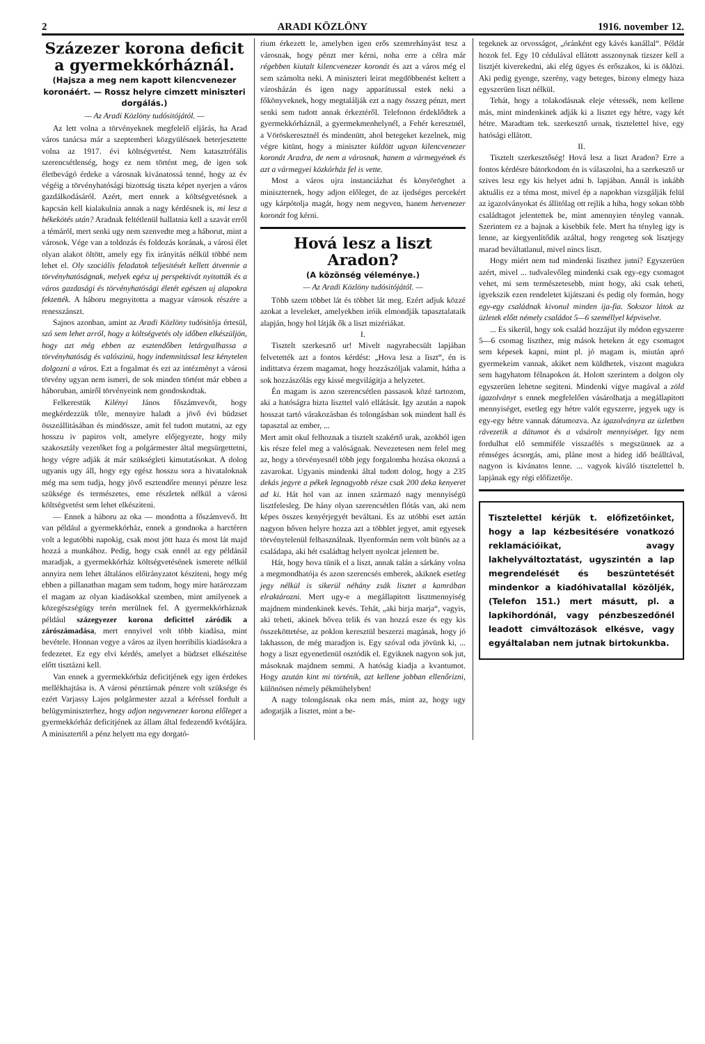2 ARADI KÖZLÖNY 1916. november 12.
Százezer korona deficit a gyermekkórháznál.
(Hajsza a meg nem kapott kilencvenezer koronáért. — Rossz helyre cimzett miniszteri dorgálás.)
— Az Aradi Közlöny tudósitójától. —
Az lett volna a törvényeknek megfelelő eljárás, ha Arad város tanácsa már a szeptemberi közgyülésnek beterjesztette volna az 1917. évi költségvetést. Nem katasztrófális szerencsétlenség, hogy ez nem történt meg, de igen sok életbevágó érdeke a városnak kivánatossá tenné, hogy az év végéig a törvényhatósági bizottság tiszta képet nyerjen a város gazdálkodásáról. Azért, mert ennek a költségvetésnek a kapcsán kell kialakulnia annak a nagy kérdésnek is, mi lesz a békekötés után? Aradnak feltétlenül hallatnia kell a szavát erről a témáról, mert senki ugy nem szenvedte meg a háborut, mint a városok. Vége van a toldozás és foldozás korának, a városi élet olyan alakot öltött, amely egy fix irányitás nélkül többé nem lehet el. Oly szociális feladatok teljesitését kellett átvennie a törvényhatóságnak, melyek egész uj perspektivát nyitották és a város gazdasági és törvényhatósági életét egészen uj alapokra fektették. A háboru megnyitotta a magyar városok részére a renesszánszt.
Sajnos azonban, amint az Aradi Közlöny tudósitója értesül, szó sem lehet arról, hogy a költségvetés oly időben elkészüljön, hogy azt még ebben az esztendőben letárgyalhassa a törvényhatóság és valószinü, hogy indemnitással lesz kénytelen dolgozni a város. Ezt a fogalmat és ezt az intézményt a városi törvény ugyan nem ismeri, de sok minden történt már ebben a háboruban, amiről törvényeink nem gondoskodtak.
Felkerestük Kilényi János főszámvevőt, hogy megkérdezzük tőle, mennyire haladt a jövő évi büdzset összeállitásában és mindössze, amit fel tudott mutatni, az egy hosszu iv papiros volt, amelyre előjegyezte, hogy mily szakosztály vezetőket fog a polgármester által megsürgettetni, hogy végre adják át már szükségleti kimutatásokat. A dolog ugyanis ugy áll, hogy egy egész hosszu sora a hivataloknak még ma sem tudja, hogy jövő esztendőre mennyi pénzre lesz szüksége és természetes, eme részletek nélkül a városi költségvetést sem lehet elkésziteni.
— Ennek a háboru az oka — mondotta a főszámvevő. Itt van például a gyermekkórház, ennek a gondnoka a harctéren volt a legutóbbi napokig, csak most jött haza és most lát majd hozzá a munkához. Pedig, hogy csak ennél az egy példánál maradjak, a gyermekkórház költségvetésének ismerete nélkül annyira nem lehet általános előirányzatot késziteni, hogy még ebben a pillanatban magam sem tudom, hogy mire határozzam el magam az olyan kiadásokkal szemben, mint amilyenek a közegészségügy terén merülnek fel. A gyermekkórháznak például százegyezer korona deficittel záródik a zárószámadása, mert ennyivel volt több kiadása, mint bevétele. Honnan vegye a város az ilyen horribilis kiadásokra a fedezetet. Ez egy elvi kérdés, amelyet a büdzset elkészitése előtt tisztázni kell.
Van ennek a gyermekkórház deficitjének egy igen érdekes mellékhajtása is. A városi pénztárnak pénzre volt szüksége és ezért Varjassy Lajos polgármester azzal a kéréssel fordult a belügyminiszterhez, hogy adjon negyvenezer korona előleget a gyermekkórház deficitjének az állam által fedezendő kvótájára. A minisztertől a pénz helyett ma egy dorgató-
rium érkezett le, amelyben igen erős szemrehányást tesz a városnak, hogy pénzt mer kérni, noha erre a célra már régebben kiutalt kilencvenezer koronát és azt a város még el sem számolta neki. A miniszteri leirat megdöbbenést keltett a városházán és igen nagy apparátussal estek neki a főkönyveknek, hogy megtalálják ezt a nagy összeg pénzt, mert senki sem tudott annak érkeztéről. Telefonon érdeklődtek a gyermekkórháznál, a gyermekmenhelynél, a Fehér keresztnél, a Vöröskeresztnél és mindenütt, ahol betegeket kezelnek, mig végre kitünt, hogy a miniszter küldött ugyan kilencvenezer koronát Aradra, de nem a városnak, hanem a vármegyének és azt a vármegyei közkórház fel is vette.
Most a város ujra instanciázhat és könyöröghet a miniszternek, hogy adjon előleget, de az ijedséges percekért ugy kárpótolja magát, hogy nem negyven, hanem hetvenezer koronát fog kérni.
Hová lesz a liszt Aradon?
(A közönség véleménye.)
— Az Aradi Közlöny tudósitójától. —
Több szem többet lát és többet lát meg. Ezért adjuk közzé azokat a leveleket, amelyekben iróik elmondják tapasztalataik alapján, hogy hol látják ők a liszt mizériákat.
I.
Tisztelt szerkesztő ur! Mivelt nagyrabecsült lapjában felvetették azt a fontos kérdést: „Hova lesz a liszt“, én is indittatva érzem magamat, hogy hozzászóljak valamit, hátha a sok hozzászólás egy kissé megvilágitja a helyzetet.
Én magam is azon szerencsétlen passasok közé tartozom, aki a hatóságra bizta liszttel való ellátását. Igy azután a napok hosszat tartó várakozásban és tolongásban sok mindent hall és tapasztal az ember, ...
Mert amit okul felhoznak a tisztelt szakértő urak, azokból igen kis része felel meg a valóságnak. Nevezetesen nem felel meg az, hogy a törvényesnél több jegy forgalomba hozása okozná a zavarokat. Ugyanis mindenki által tudott dolog, hogy a 235 dekás jegyre a pékek legnagyobb része csak 200 deka kenyeret ad ki. Hát hol van az innen származó nagy mennyiségü lisztfelesleg. De hány olyan szerencsétlen flótás van, aki nem képes összes kenyérjegyét beváltani. Es az utóbbi eset aztán nagyon bőven helyre hozza azt a többlet jegyet, amit egyesek törvénytelenül felhasználnak. Ilyenformán nem volt bünös az a családapa, aki hét családtag helyett nyolcat jelentett be.
Hát, hogy hova tünik el a liszt, annak talán a sárkány volna a megmondhatója és azon szerencsés emberek, akiknek esetleg jegy nélkül is sikerül néhány zsák lisztet a kamrában elraktározni. Mert ugy-e a megállapitott lisztmennyiség majdnem mindenkinek kevés. Tehát, „aki birja marja“, vagyis, aki teheti, akinek bővea telik és van hozzá esze és egy kis összeköttetése, az poklon keresztül beszerzi magának, hogy jó lakhasson, de még maradjon is. Egy szóval oda jövünk ki, ... hogy a liszt egyenetlenül osztódik el. Egyiknek nagyon sok jut, másoknak majdnem semmi. A hatóság kiadja a kvantumot. Hogy azután kint mi történik, azt kellene jobban ellenőrizni, különösen némely pékmühelyben!
A nagy tolongásnak oka nem más, mint az, hogy ugy adogatják a lisztet, mint a be-
tegeknek az orvosságot, „óránként egy kávés kanállal“. Példát hozok fel. Egy 10 cédulával ellátott asszonynak tizszer kell a lisztjét kiverekedni, aki elég ügyes és erőszakos, ki is öklözi. Aki pedig gyenge, szerény, vagy beteges, bizony elmegy haza egyszerüen liszt nélkül.
Tehát, hogy a tolakodásnak eleje vétessék, nem kellene más, mint mindenkinek adják ki a lisztet egy hétre, vagy két hétre. Maradtam tek. szerkesztő urnak, tisztelettel hive, egy hatósági ellátott.
II.
Tisztelt szerkesztőség! Hová lesz a liszt Aradon? Erre a fontos kérdésre bátorkodom én is válaszolni, ha a szerkesztő ur szives lesz egy kis helyet adni b. lapjában. Annál is inkább aktuális ez a téma most, mivel ép a napokban vizsgálják felül az igazolványokat és állitólag ott rejlik a hiba, hogy sokan több családtagot jelentettek be, mint amennyien tényleg vannak. Szerintem ez a bajnak a kisebbik fele. Mert ha tényleg igy is lenne, az kiegyenlitődik azáltal, hogy rengeteg sok lisztjegy marad beváltatlanul, mivel nincs liszt.
Hogy miért nem tud mindenki liszthez jutni? Egyszerüen azért, mivel ... tudvalevőleg mindenki csak egy-egy csomagot vehet, mi sem természetesebb, mint hogy, aki csak teheti, igyekszik ezen rendeletet kijátszani és pedig oly formán, hogy egy-egy családnak kivonul minden ija-fia. Sokszor látok az üzletek előtt némely családot 5—6 személlyel képviselve.
... Es sikerül, hogy sok család hozzájut ily módon egyszerre 5—6 csomag liszthez, mig mások heteken át egy csomagot sem képesek kapni, mint pl. jó magam is, miután apró gyermekeim vannak, akiket nem küldhetek, viszont magukra sem hagyhatom félnapokon át. Holott szerintem a dolgon oly egyszerüen lehetne segiteni. Mindenki vigye magával a zöld igazolványt s ennek megfelelően vásárolhatja a megállapitott mennyiséget, esetleg egy hétre valót egyszerre, jegyek ugy is egy-egy hétre vannak dátumozva. Az igazolványra az üzletben rávezetik a dátumot és a vásárolt mennyiséget. Igy nem fordulhat elő semmiféle visszaélés s megszünnek az a rémséges ácsorgás, ami, pláne most a hideg idő beálltával, nagyon is kivánatos lenne. ... vagyok kiváló tisztelettel b. lapjának egy régi előfizetője.
Tisztelettel kérjük t. előfizetőinket, hogy a lap kézbesitésére vonatkozó reklamációikat, avagy lakhelyváltoztatást, ugyszintén a lap megrendelését és beszüntetését mindenkor a kiadóhivatallal közöljék, (Telefon 151.) mert másutt, pl. a lapkihordónál, vagy pénzbeszedőnél leadott cimváltozások elkésve, vagy egyáltalaban nem jutnak birtokunkba.